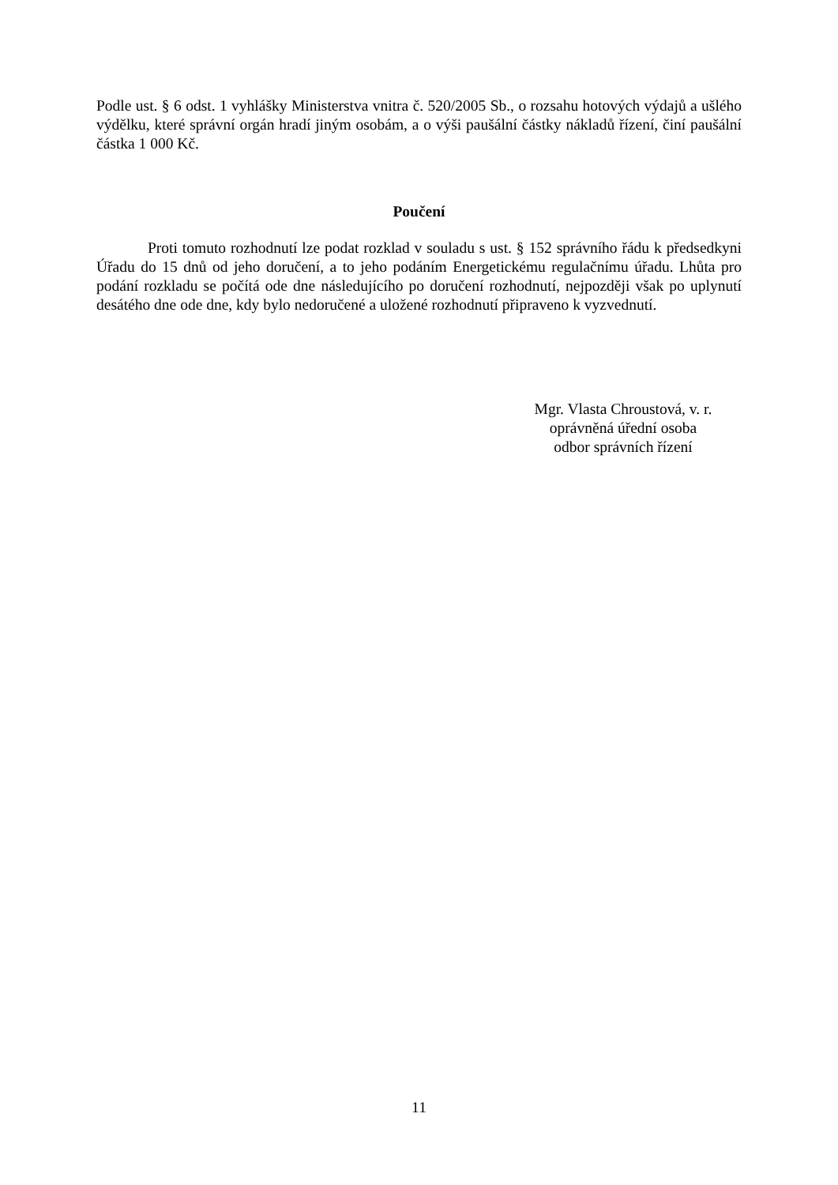Podle ust. § 6 odst. 1 vyhlášky Ministerstva vnitra č. 520/2005 Sb., o rozsahu hotových výdajů a ušlého výdělku, které správní orgán hradí jiným osobám, a o výši paušální částky nákladů řízení, činí paušální částka 1 000 Kč.
Poučení
Proti tomuto rozhodnutí lze podat rozklad v souladu s ust. § 152 správního řádu k předsedkyni Úřadu do 15 dnů od jeho doručení, a to jeho podáním Energetickému regulačnímu úřadu. Lhůta pro podání rozkladu se počítá ode dne následujícího po doručení rozhodnutí, nejpozději však po uplynutí desátého dne ode dne, kdy bylo nedoručené a uložené rozhodnutí připraveno k vyzvednutí.
Mgr. Vlasta Chroustová, v. r.
oprávněná úřední osoba
odbor správních řízení
11